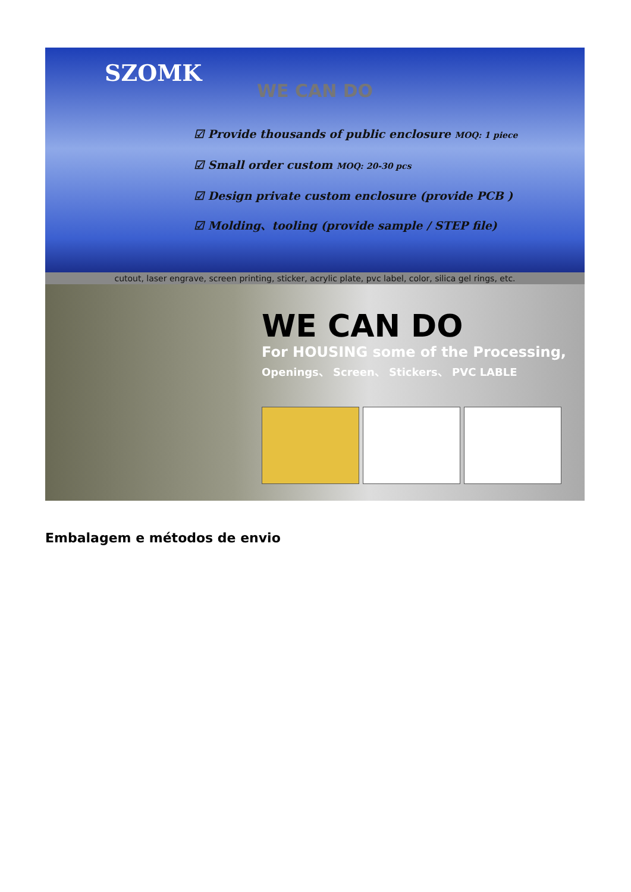SZOMK
WE CAN DO
☑ Provide thousands of public enclosure MOQ: 1 piece
☑ Small order custom MOQ: 20-30 pcs
☑ Design private custom enclosure (provide PCB )
☑ Molding、tooling (provide sample / STEP file)
cutout, laser engrave, screen printing, sticker, acrylic plate, pvc label, color, silica gel rings, etc.
WE CAN DO
For HOUSING some of the Processing,
Openings、 Screen、 Stickers、 PVC LABLE
Embalagem e métodos de envio